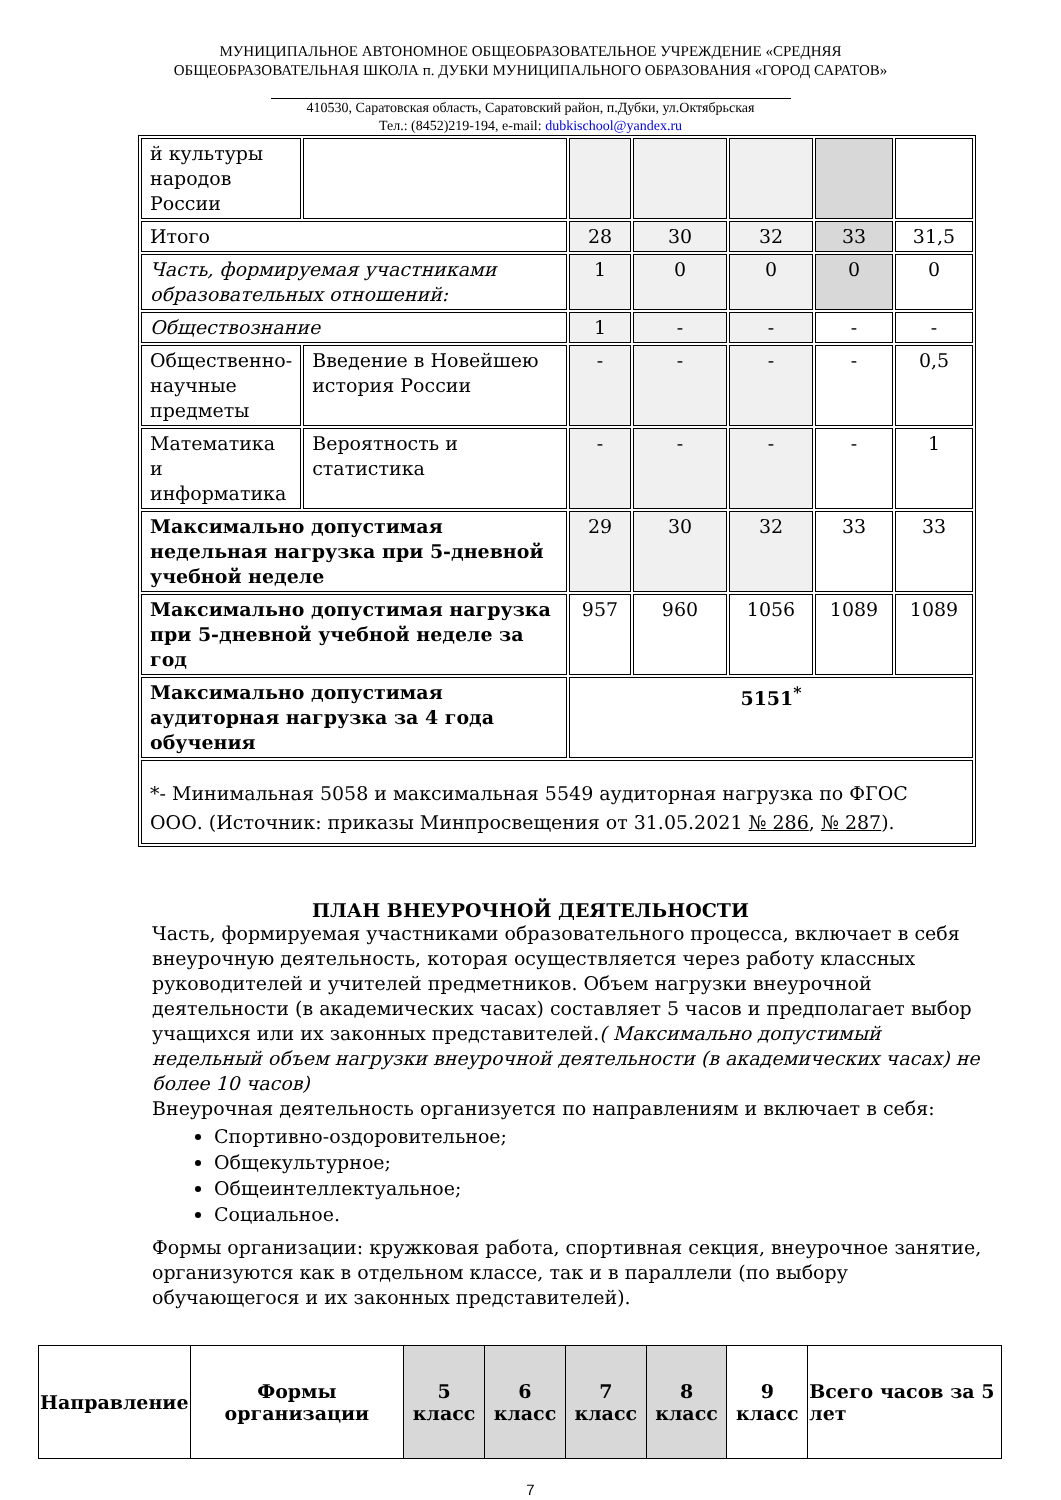МУНИЦИПАЛЬНОЕ АВТОНОМНОЕ ОБЩЕОБРАЗОВАТЕЛЬНОЕ УЧРЕЖДЕНИЕ «СРЕДНЯЯ
ОБЩЕОБРАЗОВАТЕЛЬНАЯ ШКОЛА п. ДУБКИ МУНИЦИПАЛЬНОГО ОБРАЗОВАНИЯ «ГОРОД САРАТОВ»
410530, Саратовская область, Саратовский район, п.Дубки, ул.Октябрьская
Тел.: (8452)219-194, e-mail: dubkischool@yandex.ru
| й культуры народов России | | | | | | |
| Итого | | 28 | 30 | 32 | 33 | 31,5 |
| Часть, формируемая участниками образовательных отношений: | | 1 | 0 | 0 | 0 | 0 |
| Обществознание | | 1 | - | - | - | - |
| Общественно-научные предметы | Введение в Новейшею история России | - | - | - | - | 0,5 |
| Математика и информатика | Вероятность и статистика | - | - | - | - | 1 |
| Максимально допустимая недельная нагрузка при 5-дневной учебной неделе | | 29 | 30 | 32 | 33 | 33 |
| Максимально допустимая нагрузка при 5-дневной учебной неделе за год | | 957 | 960 | 1056 | 1089 | 1089 |
| Максимально допустимая аудиторная нагрузка за 4 года обучения | | 5151<sup>*</sup> | | | | |
| *- Минимальная 5058 и максимальная 5549 аудиторная нагрузка по ФГОС ООО. (Источник: приказы Минпросвещения от 31.05.2021 № 286 , № 287 ). | | | | | | |
ПЛАН ВНЕУРОЧНОЙ ДЕЯТЕЛЬНОСТИ
Часть, формируемая участниками образовательного процесса, включает в себя внеурочную деятельность, которая осуществляется через работу классных руководителей и учителей предметников. Объем нагрузки внеурочной деятельности (в академических часах) составляет 5 часов и предполагает выбор учащихся или их законных представителей.( Максимально допустимый недельный объем нагрузки внеурочной деятельности (в академических часах) не более 10 часов)
Внеурочная деятельность организуется по направлениям и включает в себя:
Спортивно-оздоровительное;
Общекультурное;
Общеинтеллектуальное;
Социальное.
Формы организации: кружковая работа, спортивная секция, внеурочное занятие, организуются как в отдельном классе, так и в параллели (по выбору обучающегося и их законных представителей).
| Направление | Формы организации | 5 класс | 6 класс | 7 класс | 8 класс | 9 класс | Всего часов за 5 лет |
7